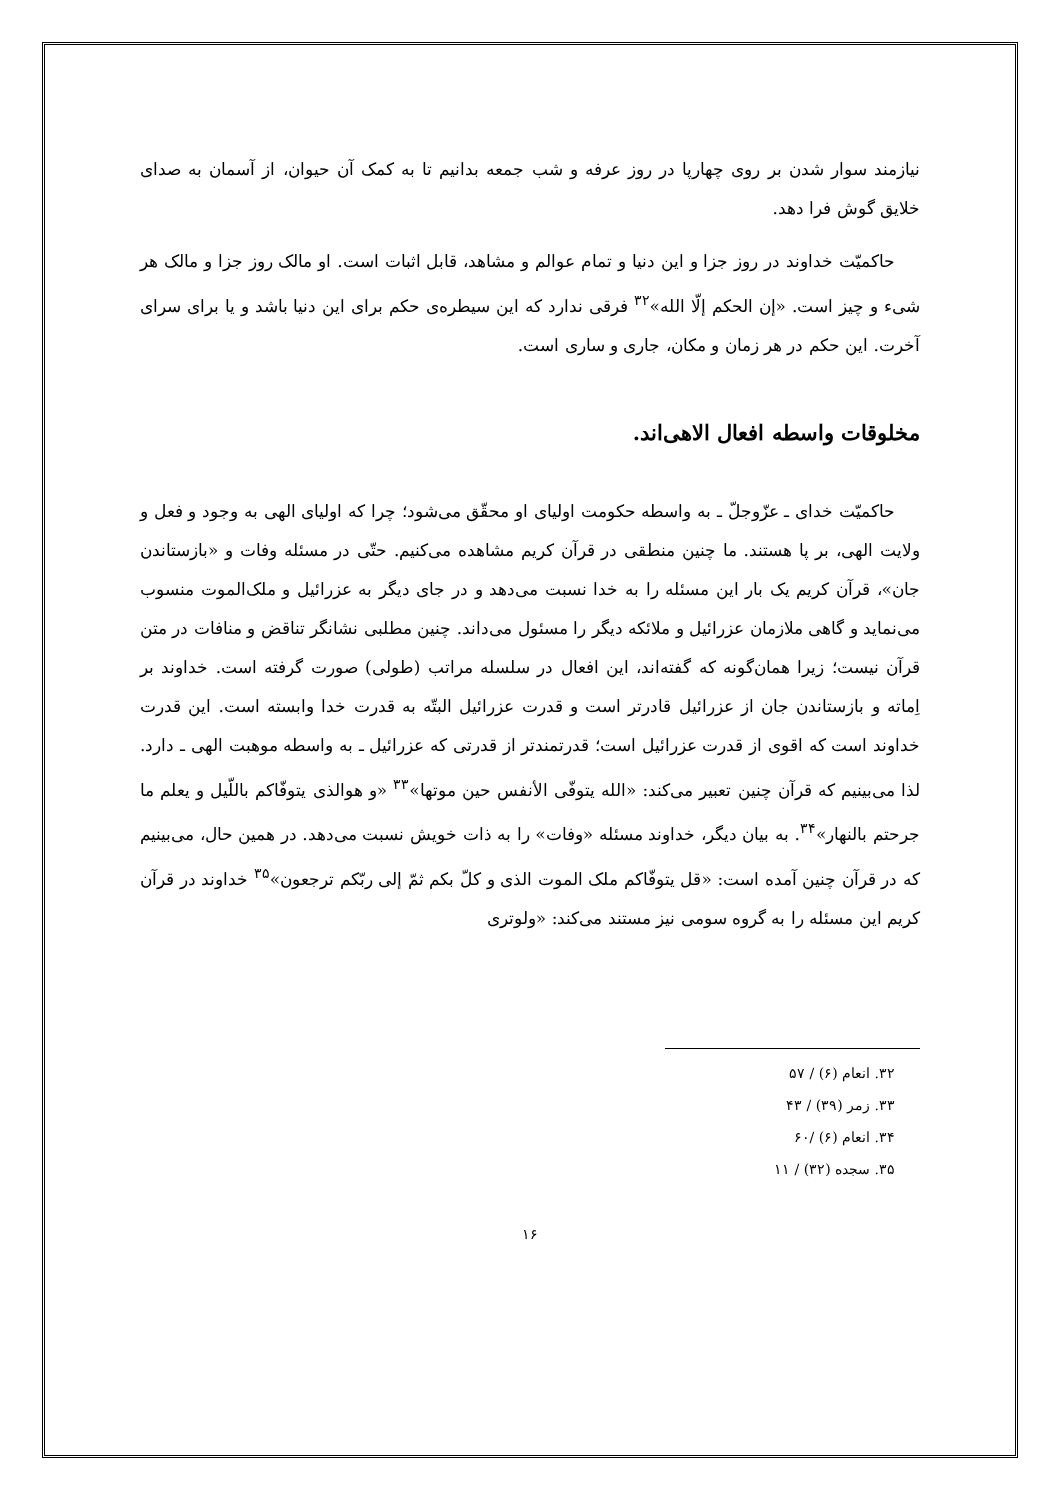نیازمند سوار شدن بر روی چهارپا در روز عرفه و شب جمعه بدانیم تا به کمک آن حیوان، از آسمان به صدای خلایق گوش فرا دهد.
حاکمیّت خداوند در روز جزا و این دنیا و تمام عوالم و مشاهد، قابل اثبات است. او مالک روز جزا و مالک هر شیء و چیز است. «إن الحکم إلّا الله»<sup>۳۲</sup> فرقی ندارد که این سیطره‌ی حکم برای این دنیا باشد و یا برای سرای آخرت. این حکم در هر زمان و مکان، جاری و ساری است.
مخلوقات واسطه افعال الاهی‌اند.
حاکمیّت خدای ـ عزّوجلّ ـ به واسطه حکومت اولیای او محقّق می‌شود؛ چرا که اولیای الهی به وجود و فعل و ولایت الهی، بر پا هستند. ما چنین منطقی در قرآن کریم مشاهده می‌کنیم. حتّی در مسئله وفات و «بازستاندن جان»، قرآن کریم یک بار این مسئله را به خدا نسبت می‌دهد و در جای دیگر به عزرائیل و ملک‌الموت منسوب می‌نماید و گاهی ملازمان عزرائیل و ملائکه دیگر را مسئول می‌داند. چنین مطلبی نشانگر تناقض و منافات در متن قرآن نیست؛ زیرا همان‌گونه که گفته‌اند، این افعال در سلسله مراتب (طولی) صورت گرفته است. خداوند بر اِماته و بازستاندن جان از عزرائیل قادرتر است و قدرت عزرائیل البتّه به قدرت خدا وابسته است. این قدرت خداوند است که اقوی از قدرت عزرائیل است؛ قدرتمندتر از قدرتی که عزرائیل ـ به واسطه موهبت الهی ـ دارد. لذا می‌بینیم که قرآن چنین تعبیر می‌کند: «الله یتوفّی الأنفس حین موتها»<sup>۳۳</sup> «و هوالذی یتوفّاکم باللّیل و یعلم ما جرحتم بالنهار»<sup>۳۴</sup>. به بیان دیگر، خداوند مسئله «وفات» را به ذات خویش نسبت می‌دهد. در همین حال، می‌بینیم که در قرآن چنین آمده است: «قل یتوفّاکم ملک الموت الذی و کلّ بکم ثمّ إلی ربّکم ترجعون»<sup>۳۵</sup> خداوند در قرآن کریم این مسئله را به گروه سومی نیز مستند می‌کند: «ولوتری
۳۲. انعام (۶) / ۵۷
۳۳. زمر (۳۹) / ۴۳
۳۴. انعام (۶) /۶۰
۳۵. سجده (۳۲) / ۱۱
۱۶